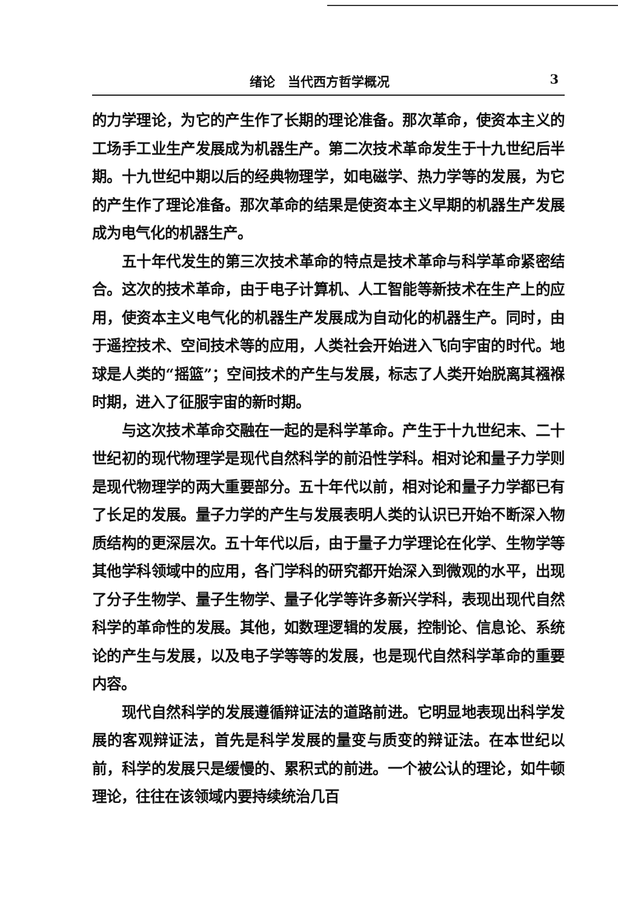绪论　当代西方哲学概况 3
的力学理论，为它的产生作了长期的理论准备。那次革命，使资本主义的工场手工业生产发展成为机器生产。第二次技术革命发生于十九世纪后半期。十九世纪中期以后的经典物理学，如电磁学、热力学等的发展，为它的产生作了理论准备。那次革命的结果是使资本主义早期的机器生产发展成为电气化的机器生产。
五十年代发生的第三次技术革命的特点是技术革命与科学革命紧密结合。这次的技术革命，由于电子计算机、人工智能等新技术在生产上的应用，使资本主义电气化的机器生产发展成为自动化的机器生产。同时，由于遥控技术、空间技术等的应用，人类社会开始进入飞向宇宙的时代。地球是人类的“摇篮”；空间技术的产生与发展，标志了人类开始脱离其襁褓时期，进入了征服宇宙的新时期。
与这次技术革命交融在一起的是科学革命。产生于十九世纪末、二十世纪初的现代物理学是现代自然科学的前沿性学科。相对论和量子力学则是现代物理学的两大重要部分。五十年代以前，相对论和量子力学都已有了长足的发展。量子力学的产生与发展表明人类的认识已开始不断深入物质结构的更深层次。五十年代以后，由于量子力学理论在化学、生物学等其他学科领域中的应用，各门学科的研究都开始深入到微观的水平，出现了分子生物学、量子生物学、量子化学等许多新兴学科，表现出现代自然科学的革命性的发展。其他，如数理逻辑的发展，控制论、信息论、系统论的产生与发展，以及电子学等等的发展，也是现代自然科学革命的重要内容。
现代自然科学的发展遵循辩证法的道路前进。它明显地表现出科学发展的客观辩证法，首先是科学发展的量变与质变的辩证法。在本世纪以前，科学的发展只是缓慢的、累积式的前进。一个被公认的理论，如牛顿理论，往往在该领域内要持续统治几百